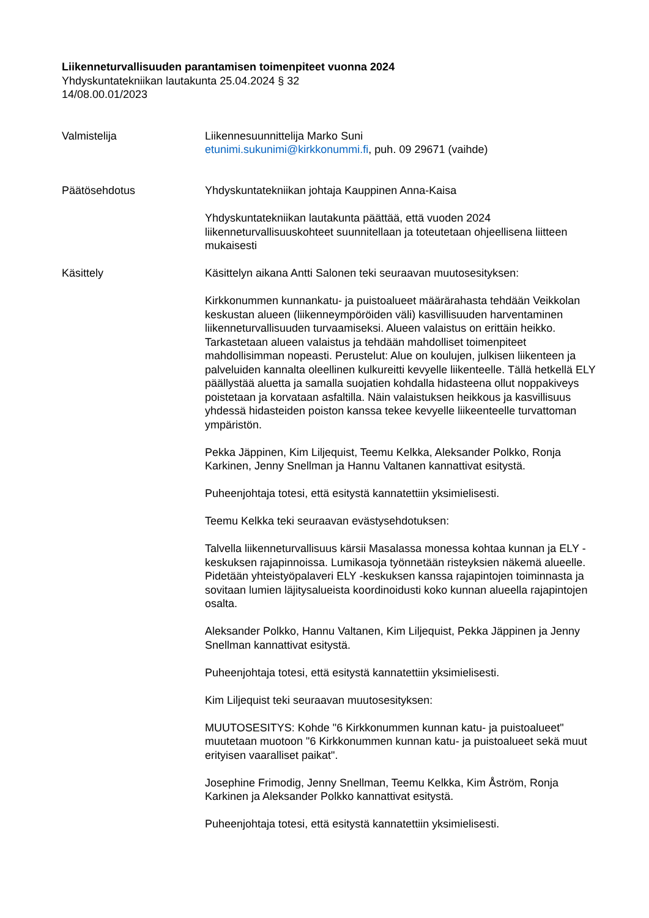Liikenneturvallisuuden parantamisen toimenpiteet vuonna 2024
Yhdyskuntatekniikan lautakunta 25.04.2024 § 32
14/08.00.01/2023
Valmistelija Liikennesuunnittelija Marko Suni
etunimi.sukunimi@kirkkonummi.fi, puh. 09 29671 (vaihde)
Päätösehdotus Yhdyskuntatekniikan johtaja Kauppinen Anna-Kaisa
Yhdyskuntatekniikan lautakunta päättää, että vuoden 2024 liikenneturvallisuuskohteet suunnitellaan ja toteutetaan ohjeellisena liitteen mukaisesti
Käsittely Käsittelyn aikana Antti Salonen teki seuraavan muutosesityksen:
Kirkkonummen kunnankatu- ja puistoalueet määrärahasta tehdään Veikkolan keskustan alueen (liikenneympöröiden väli) kasvillisuuden harventaminen liikenneturvallisuuden turvaamiseksi. Alueen valaistus on erittäin heikko. Tarkastetaan alueen valaistus ja tehdään mahdolliset toimenpiteet mahdollisimman nopeasti. Perustelut: Alue on koulujen, julkisen liikenteen ja palveluiden kannalta oleellinen kulkureitti kevyelle liikenteelle. Tällä hetkellä ELY päällystää aluetta ja samalla suojatien kohdalla hidasteena ollut noppakiveys poistetaan ja korvataan asfaltilla. Näin valaistuksen heikkous ja kasvillisuus yhdessä hidasteiden poiston kanssa tekee kevyelle liikeenteelle turvattoman ympäristön.
Pekka Jäppinen, Kim Liljequist, Teemu Kelkka, Aleksander Polkko, Ronja Karkinen, Jenny Snellman ja Hannu Valtanen kannattivat esitystä.
Puheenjohtaja totesi, että esitystä kannatettiin yksimielisesti.
Teemu Kelkka teki seuraavan evästysehdotuksen:
Talvella liikenneturvallisuus kärsii Masalassa monessa kohtaa kunnan ja ELY -keskuksen rajapinnoissa. Lumikasoja työnnetään risteyksien näkemä alueelle. Pidetään yhteistyöpalaveri ELY -keskuksen kanssa rajapintojen toiminnasta ja sovitaan lumien läjitysalueista koordinoidusti koko kunnan alueella rajapintojen osalta.
Aleksander Polkko, Hannu Valtanen, Kim Liljequist, Pekka Jäppinen ja Jenny Snellman kannattivat esitystä.
Puheenjohtaja totesi, että esitystä kannatettiin yksimielisesti.
Kim Liljequist teki seuraavan muutosesityksen:
MUUTOSESITYS: Kohde "6 Kirkkonummen kunnan katu- ja puistoalueet" muutetaan muotoon "6 Kirkkonummen kunnan katu- ja puistoalueet sekä muut erityisen vaaralliset paikat".
Josephine Frimodig, Jenny Snellman, Teemu Kelkka, Kim Åström, Ronja Karkinen ja Aleksander Polkko kannattivat esitystä.
Puheenjohtaja totesi, että esitystä kannatettiin yksimielisesti.